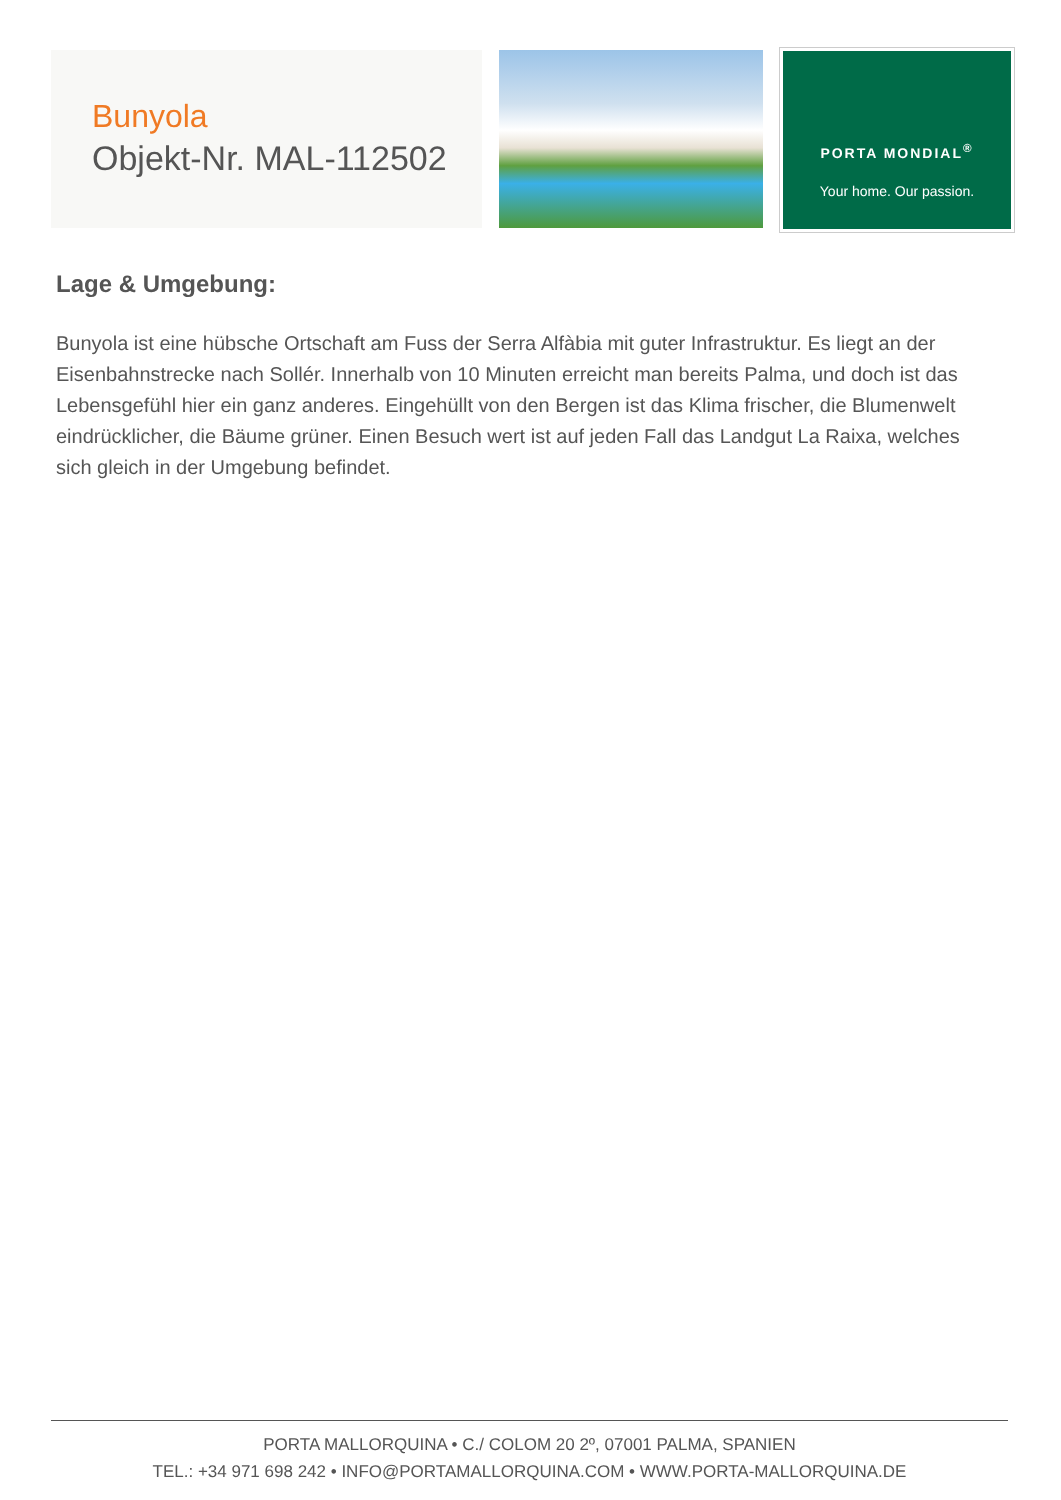Bunyola
Objekt-Nr. MAL-112502
PORTA MONDIAL<sup>®</sup>
Your home. Our passion.
Lage & Umgebung:
Bunyola ist eine hübsche Ortschaft am Fuss der Serra Alfàbia mit guter Infrastruktur. Es liegt an der Eisenbahnstrecke nach Sollér. Innerhalb von 10 Minuten erreicht man bereits Palma, und doch ist das Lebensgefühl hier ein ganz anderes. Eingehüllt von den Bergen ist das Klima frischer, die Blumenwelt eindrücklicher, die Bäume grüner. Einen Besuch wert ist auf jeden Fall das Landgut La Raixa, welches sich gleich in der Umgebung befindet.
PORTA MALLORQUINA • C./ COLOM 20 2º, 07001 PALMA, SPANIEN
TEL.: +34 971 698 242 • INFO@PORTAMALLORQUINA.COM • WWW.PORTA-MALLORQUINA.DE